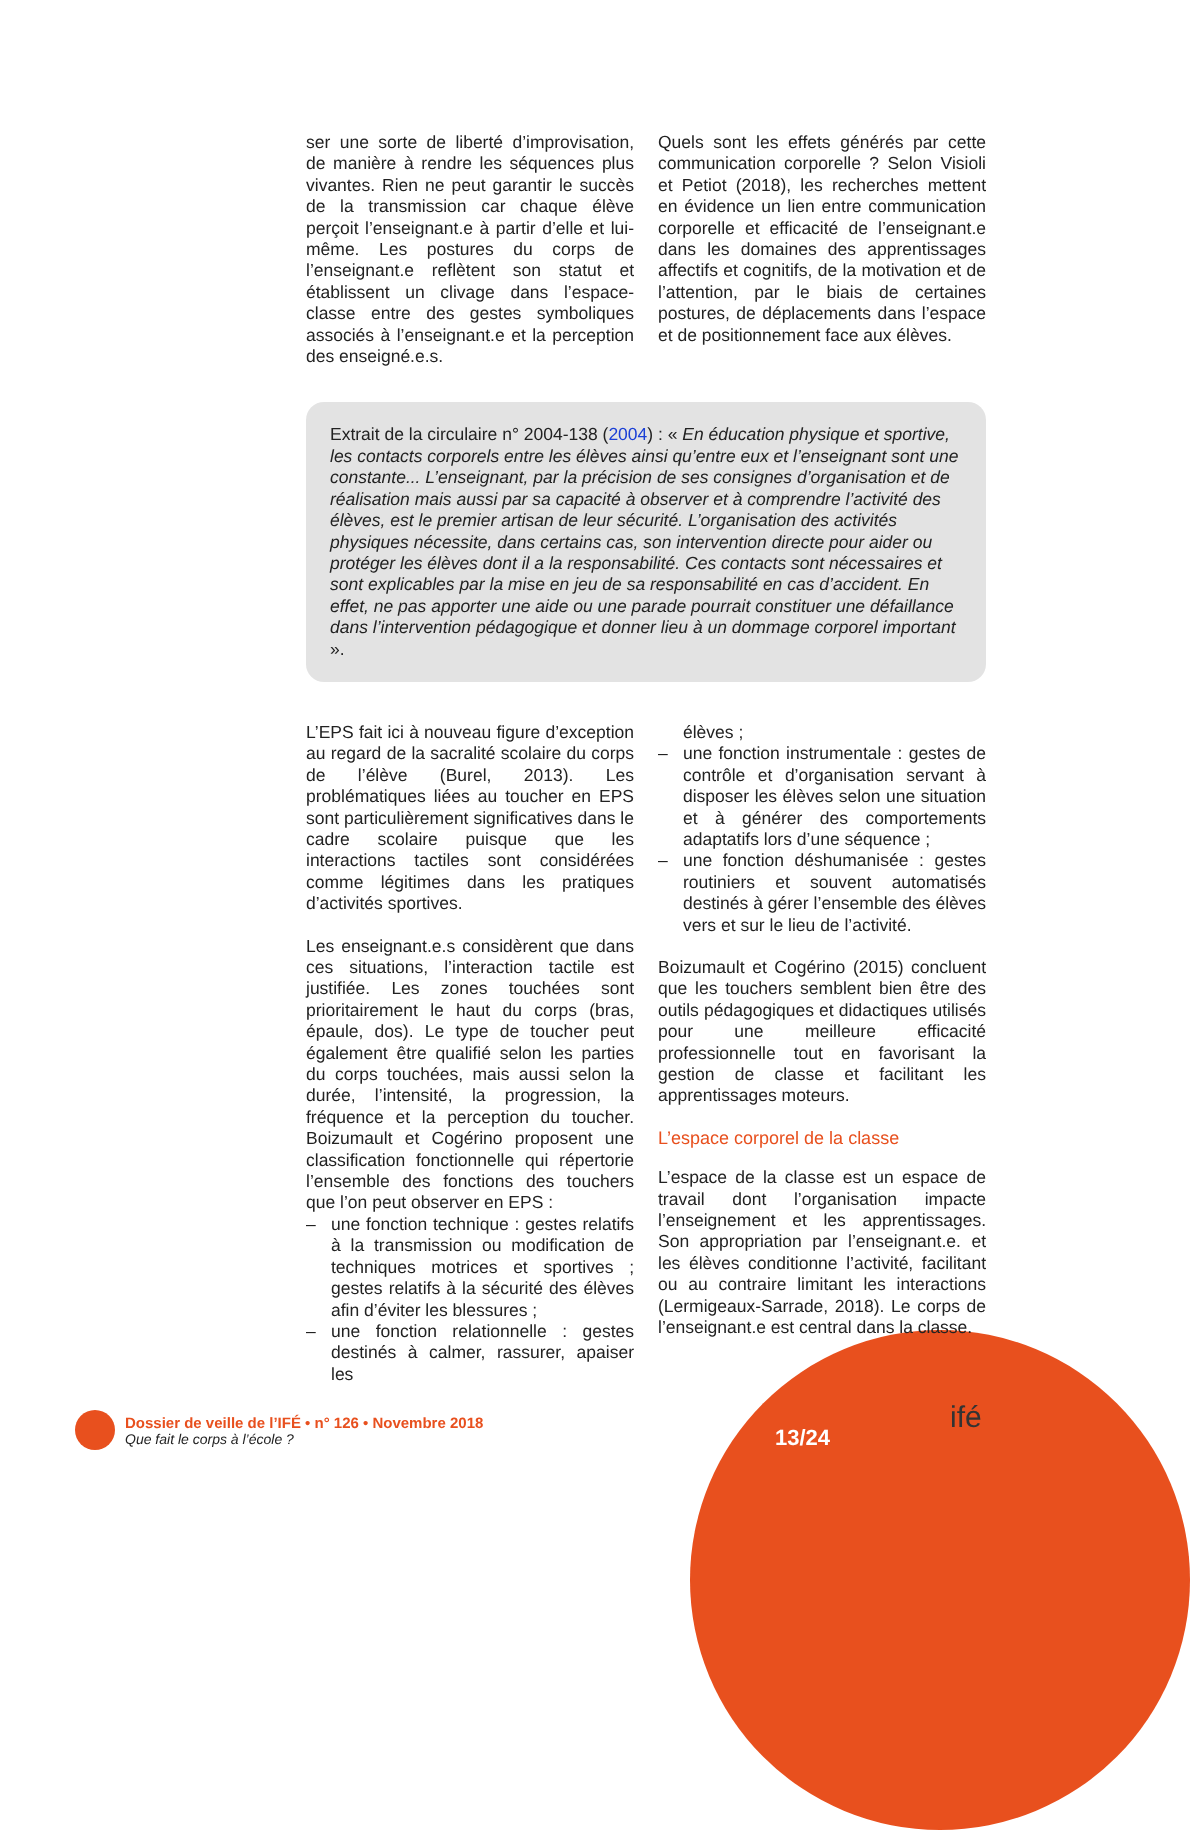ser une sorte de liberté d’improvisation, de manière à rendre les séquences plus vivantes. Rien ne peut garantir le succès de la transmission car chaque élève perçoit l’enseignant.e à partir d’elle et lui-même. Les postures du corps de l’enseignant.e reflètent son statut et établissent un clivage dans l’espace-classe entre des gestes symboliques associés à l’enseignant.e et la perception des enseigné.e.s.
Quels sont les effets générés par cette communication corporelle ? Selon Visioli et Petiot (2018), les recherches mettent en évidence un lien entre communication corporelle et efficacité de l’enseignant.e dans les domaines des apprentissages affectifs et cognitifs, de la motivation et de l’attention, par le biais de certaines postures, de déplacements dans l’espace et de positionnement face aux élèves.
Extrait de la circulaire n° 2004-138 (2004) : « En éducation physique et sportive, les contacts corporels entre les élèves ainsi qu’entre eux et l’enseignant sont une constante... L’enseignant, par la précision de ses consignes d’organisation et de réalisation mais aussi par sa capacité à observer et à comprendre l’activité des élèves, est le premier artisan de leur sécurité. L’organisation des activités physiques nécessite, dans certains cas, son intervention directe pour aider ou protéger les élèves dont il a la responsabilité. Ces contacts sont nécessaires et sont explicables par la mise en jeu de sa responsabilité en cas d’accident. En effet, ne pas apporter une aide ou une parade pourrait constituer une défaillance dans l’intervention pédagogique et donner lieu à un dommage corporel important ».
L’EPS fait ici à nouveau figure d’exception au regard de la sacralité scolaire du corps de l’élève (Burel, 2013). Les problématiques liées au toucher en EPS sont particulièrement significatives dans le cadre scolaire puisque que les interactions tactiles sont considérées comme légitimes dans les pratiques d’activités sportives.
Les enseignant.e.s considèrent que dans ces situations, l’interaction tactile est justifiée. Les zones touchées sont prioritairement le haut du corps (bras, épaule, dos). Le type de toucher peut également être qualifié selon les parties du corps touchées, mais aussi selon la durée, l’intensité, la progression, la fréquence et la perception du toucher. Boizumault et Cogérino proposent une classification fonctionnelle qui répertorie l’ensemble des fonctions des touchers que l’on peut observer en EPS :
– une fonction technique : gestes relatifs à la transmission ou modification de techniques motrices et sportives ; gestes relatifs à la sécurité des élèves afin d’éviter les blessures ;
– une fonction relationnelle : gestes destinés à calmer, rassurer, apaiser les
élèves ;
– une fonction instrumentale : gestes de contrôle et d’organisation servant à disposer les élèves selon une situation et à générer des comportements adaptatifs lors d’une séquence ;
– une fonction déshumanisée : gestes routiniers et souvent automatisés destinés à gérer l’ensemble des élèves vers et sur le lieu de l’activité.
Boizumault et Cogérino (2015) concluent que les touchers semblent bien être des outils pédagogiques et didactiques utilisés pour une meilleure efficacité professionnelle tout en favorisant la gestion de classe et facilitant les apprentissages moteurs.
L’espace corporel de la classe
L’espace de la classe est un espace de travail dont l’organisation impacte l’enseignement et les apprentissages. Son appropriation par l’enseignant.e. et les élèves conditionne l’activité, facilitant ou au contraire limitant les interactions (Lermigeaux-Sarrade, 2018). Le corps de l’enseignant.e est central dans la classe.
Dossier de veille de l’IFÉ • n° 126 • Novembre 2018
Que fait le corps à l’école ?
13/24
ifé